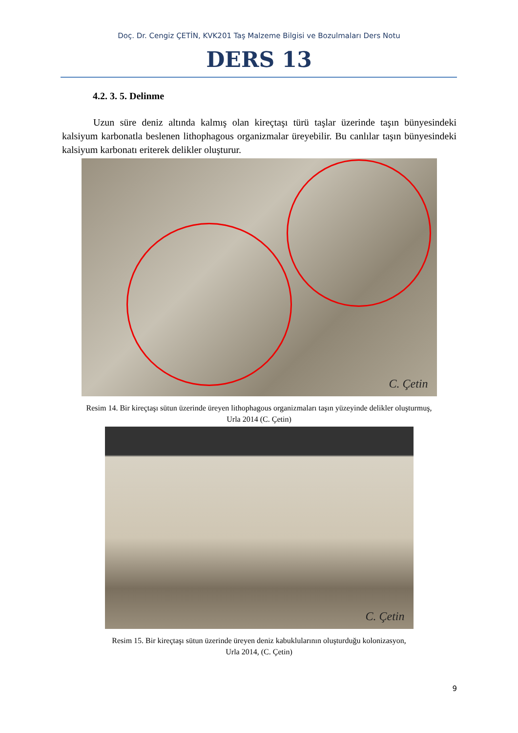Doç. Dr. Cengiz ÇETİN, KVK201 Taş Malzeme Bilgisi ve Bozulmaları Ders Notu
DERS 13
4.2. 3. 5. Delinme
Uzun süre deniz altında kalmış olan kireçtaşı türü taşlar üzerinde taşın bünyesindeki kalsiyum karbonatla beslenen lithophagous organizmalar üreyebilir. Bu canlılar taşın bünyesindeki kalsiyum karbonatı eriterek delikler oluşturur.
C. Çetin
Resim 14. Bir kireçtaşı sütun üzerinde üreyen lithophagous organizmaları taşın yüzeyinde delikler oluşturmuş,
Urla 2014 (C. Çetin)
C. Çetin
Resim 15. Bir kireçtaşı sütun üzerinde üreyen deniz kabuklularının oluşturduğu kolonizasyon,
Urla 2014, (C. Çetin)
9